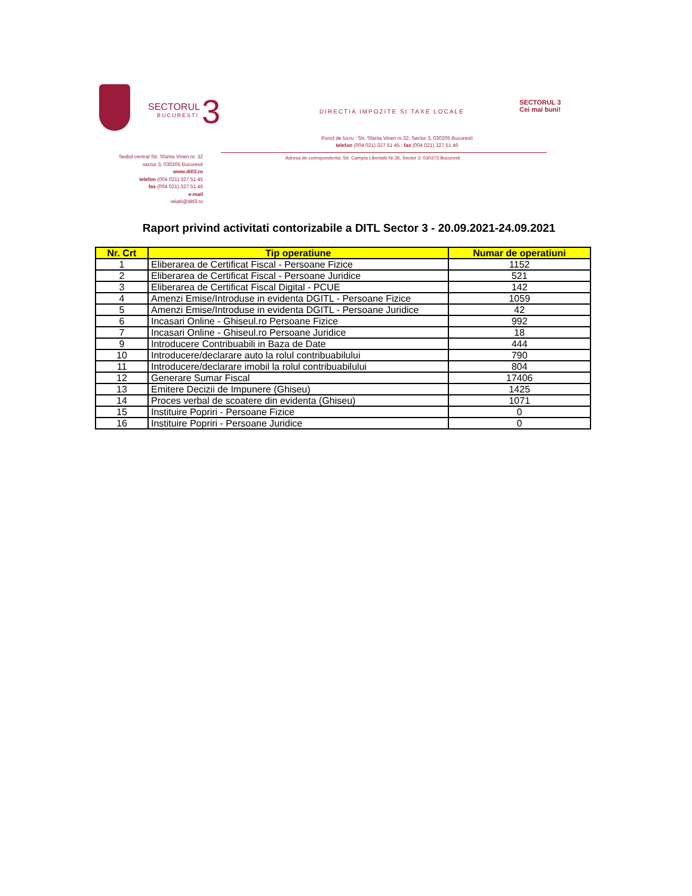SECTORUL
BUCUREȘTI 3
DIRECTIA IMPOZITE SI TAXE LOCALE
SECTORUL 3
Cei mai buni!
Punct de lucru : Str. Sfanta Vineri nr.32, Sector 3, 030205 Bucuresti
telefon (004 021) 327 51 45 ; fax (004 021) 327 51 46
Adresa de corespondenta: Str. Campia Libertatii Nr.36, Sector 3, 030373 Bucuresti
Sediul central Str. Sfanta Vineri nr. 32
sector 3, 030205 Bucuresti
www.ditl3.ro
telefon (004 021) 327 51 45
fax (004 021) 327 51 46
e-mail
relatii@ditl3.ro
Raport privind activitati contorizabile a DITL Sector 3 - 20.09.2021-24.09.2021
| Nr. Crt | Tip operatiune | Numar de operatiuni |
| --- | --- | --- |
| 1 | Eliberarea de Certificat Fiscal - Persoane Fizice | 1152 |
| 2 | Eliberarea de Certificat Fiscal - Persoane Juridice | 521 |
| 3 | Eliberarea de Certificat Fiscal Digital - PCUE | 142 |
| 4 | Amenzi Emise/Introduse in evidenta DGITL - Persoane Fizice | 1059 |
| 5 | Amenzi Emise/Introduse in evidenta DGITL - Persoane Juridice | 42 |
| 6 | Incasari Online - Ghiseul.ro Persoane Fizice | 992 |
| 7 | Incasari Online - Ghiseul.ro Persoane Juridice | 18 |
| 9 | Introducere Contribuabili in Baza de Date | 444 |
| 10 | Introducere/declarare auto la rolul contribuabilului | 790 |
| 11 | Introducere/declarare imobil la rolul contribuabilului | 804 |
| 12 | Generare Sumar Fiscal | 17406 |
| 13 | Emitere Decizii de Impunere (Ghiseu) | 1425 |
| 14 | Proces verbal de scoatere din evidenta (Ghiseu) | 1071 |
| 15 | Instituire Popriri - Persoane Fizice | 0 |
| 16 | Instituire Popriri - Persoane Juridice | 0 |